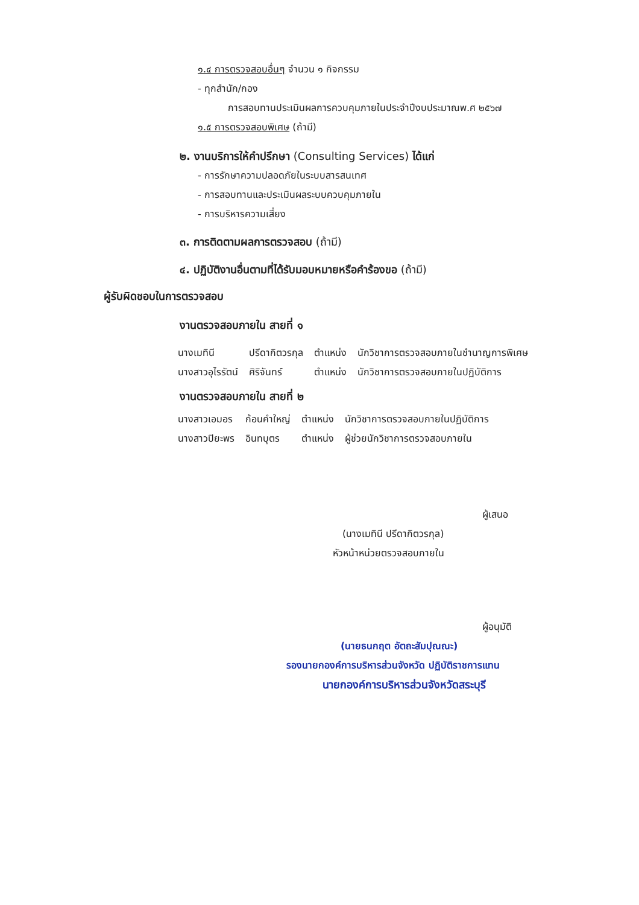๑.๔ การตรวจสอบอื่นๆ จำนวน ๑ กิจกรรม
- ทุกสำนัก/กอง
การสอบทานประเมินผลการควบคุมภายในประจำปีงบประมาณพ.ศ ๒๕๖๗
๑.๕ การตรวจสอบพิเศษ (ถ้ามี)
๒. งานบริการให้คำปรึกษา (Consulting Services) ได้แก่
- การรักษาความปลอดภัยในระบบสารสนเทศ
- การสอบทานและประเมินผลระบบควบคุมภายใน
- การบริหารความเสี่ยง
๓. การติดตามผลการตรวจสอบ (ถ้ามี)
๔. ปฏิบัติงานอื่นตามที่ได้รับมอบหมายหรือคำร้องขอ (ถ้ามี)
ผู้รับผิดชอบในการตรวจสอบ
งานตรวจสอบภายใน สายที่ ๑
| นางเมทินี | ปรีดากิตวรกุล | ตำแหน่ง | นักวิชาการตรวจสอบภายในชำนาญการพิเศษ |
| นางสาวอุไรรัตน์ | ศิริจันทร์ | ตำแหน่ง | นักวิชาการตรวจสอบภายในปฏิบัติการ |
งานตรวจสอบภายใน สายที่ ๒
| นางสาวเอมอร | ก้อนคำใหญ่ | ตำแหน่ง | นักวิชาการตรวจสอบภายในปฏิบัติการ |
| นางสาวปิยะพร | อินทบุตร | ตำแหน่ง | ผู้ช่วยนักวิชาการตรวจสอบภายใน |
ผู้เสนอ
(นางเมทินี ปรีดากิตวรกุล)
หัวหน้าหน่วยตรวจสอบภายใน
ผู้อนุมัติ
(นายธนกฤต อัตถะสัมปุณณะ)
รองนายกองค์การบริหารส่วนจังหวัด ปฏิบัติราชการแทน
นายกองค์การบริหารส่วนจังหวัดสระบุรี